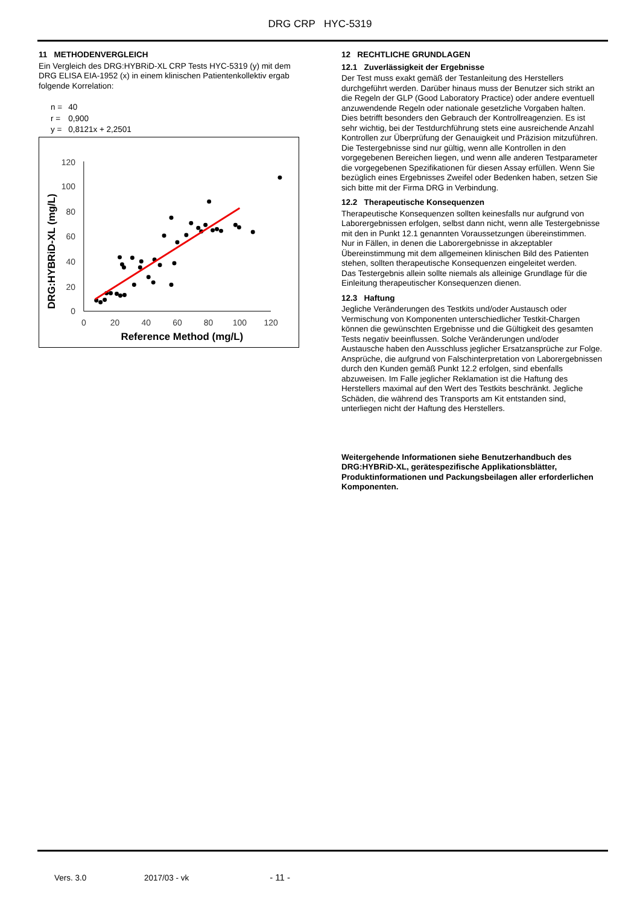DRG CRP HYC-5319
11 METHODENVERGLEICH
Ein Vergleich des DRG:HYBRiD-XL CRP Tests HYC-5319 (y) mit dem DRG ELISA EIA-1952 (x) in einem klinischen Patientenkollektiv ergab folgende Korrelation:
| n = | 40 |
| r = | 0,900 |
| y = | 0,8121x + 2,2501 |
0
20
40
60
80
100
120
0
20
40
60
80
100
120
Reference Method (mg/L)
DRG:HYBRiD-XL (mg/L)
12 RECHTLICHE GRUNDLAGEN
12.1 Zuverlässigkeit der Ergebnisse
Der Test muss exakt gemäß der Testanleitung des Herstellers durchgeführt werden. Darüber hinaus muss der Benutzer sich strikt an die Regeln der GLP (Good Laboratory Practice) oder andere eventuell anzuwendende Regeln oder nationale gesetzliche Vorgaben halten. Dies betrifft besonders den Gebrauch der Kontrollreagenzien. Es ist sehr wichtig, bei der Testdurchführung stets eine ausreichende Anzahl Kontrollen zur Überprüfung der Genauigkeit und Präzision mitzuführen.
Die Testergebnisse sind nur gültig, wenn alle Kontrollen in den vorgegebenen Bereichen liegen, und wenn alle anderen Testparameter die vorgegebenen Spezifikationen für diesen Assay erfüllen. Wenn Sie bezüglich eines Ergebnisses Zweifel oder Bedenken haben, setzen Sie sich bitte mit der Firma DRG in Verbindung.
12.2 Therapeutische Konsequenzen
Therapeutische Konsequenzen sollten keinesfalls nur aufgrund von Laborergebnissen erfolgen, selbst dann nicht, wenn alle Testergebnisse mit den in Punkt 12.1 genannten Voraussetzungen übereinstimmen.
Nur in Fällen, in denen die Laborergebnisse in akzeptabler Übereinstimmung mit dem allgemeinen klinischen Bild des Patienten stehen, sollten therapeutische Konsequenzen eingeleitet werden.
Das Testergebnis allein sollte niemals als alleinige Grundlage für die Einleitung therapeutischer Konsequenzen dienen.
12.3 Haftung
Jegliche Veränderungen des Testkits und/oder Austausch oder Vermischung von Komponenten unterschiedlicher Testkit-Chargen können die gewünschten Ergebnisse und die Gültigkeit des gesamten Tests negativ beeinflussen. Solche Veränderungen und/oder Austausche haben den Ausschluss jeglicher Ersatzansprüche zur Folge.
Ansprüche, die aufgrund von Falschinterpretation von Laborergebnissen durch den Kunden gemäß Punkt 12.2 erfolgen, sind ebenfalls abzuweisen. Im Falle jeglicher Reklamation ist die Haftung des Herstellers maximal auf den Wert des Testkits beschränkt. Jegliche Schäden, die während des Transports am Kit entstanden sind, unterliegen nicht der Haftung des Herstellers.
Weitergehende Informationen siehe Benutzerhandbuch des DRG:HYBRiD-XL, gerätespezifische Applikationsblätter, Produktinformationen und Packungsbeilagen aller erforderlichen Komponenten.
Vers. 3.0 2017/03 - vk - 11 -